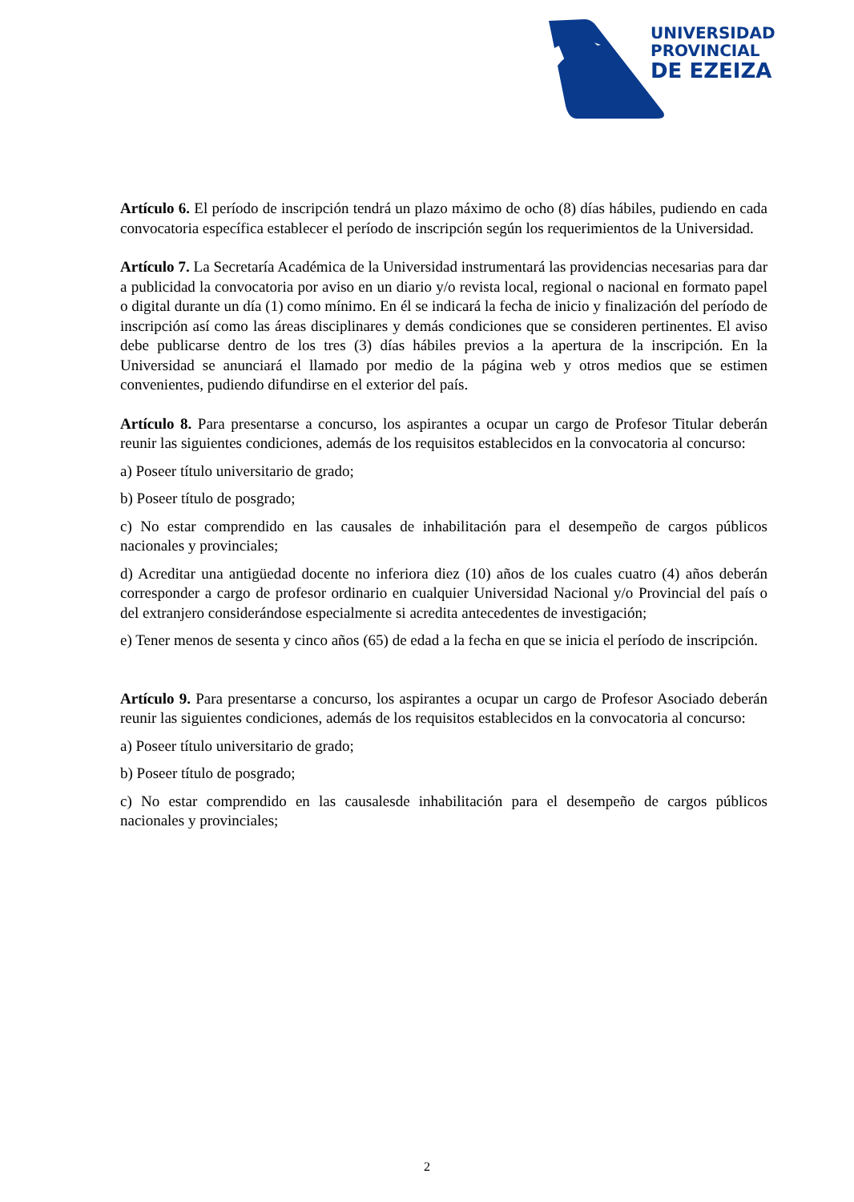UNIVERSIDAD
PROVINCIAL
DE EZEIZA
Artículo 6. El período de inscripción tendrá un plazo máximo de ocho (8) días hábiles, pudiendo en cada convocatoria específica establecer el período de inscripción según los requerimientos de la Universidad.
Artículo 7. La Secretaría Académica de la Universidad instrumentará las providencias necesarias para dar a publicidad la convocatoria por aviso en un diario y/o revista local, regional o nacional en formato papel o digital durante un día (1) como mínimo. En él se indicará la fecha de inicio y finalización del período de inscripción así como las áreas disciplinares y demás condiciones que se consideren pertinentes. El aviso debe publicarse dentro de los tres (3) días hábiles previos a la apertura de la inscripción. En la Universidad se anunciará el llamado por medio de la página web y otros medios que se estimen convenientes, pudiendo difundirse en el exterior del país.
Artículo 8. Para presentarse a concurso, los aspirantes a ocupar un cargo de Profesor Titular deberán reunir las siguientes condiciones, además de los requisitos establecidos en la convocatoria al concurso:
a) Poseer título universitario de grado;
b) Poseer título de posgrado;
c) No estar comprendido en las causales de inhabilitación para el desempeño de cargos públicos nacionales y provinciales;
d) Acreditar una antigüedad docente no inferiora diez (10) años de los cuales cuatro (4) años deberán corresponder a cargo de profesor ordinario en cualquier Universidad Nacional y/o Provincial del país o del extranjero considerándose especialmente si acredita antecedentes de investigación;
e) Tener menos de sesenta y cinco años (65) de edad a la fecha en que se inicia el período de inscripción.
Artículo 9. Para presentarse a concurso, los aspirantes a ocupar un cargo de Profesor Asociado deberán reunir las siguientes condiciones, además de los requisitos establecidos en la convocatoria al concurso:
a) Poseer título universitario de grado;
b) Poseer título de posgrado;
c) No estar comprendido en las causalesde inhabilitación para el desempeño de cargos públicos nacionales y provinciales;
2